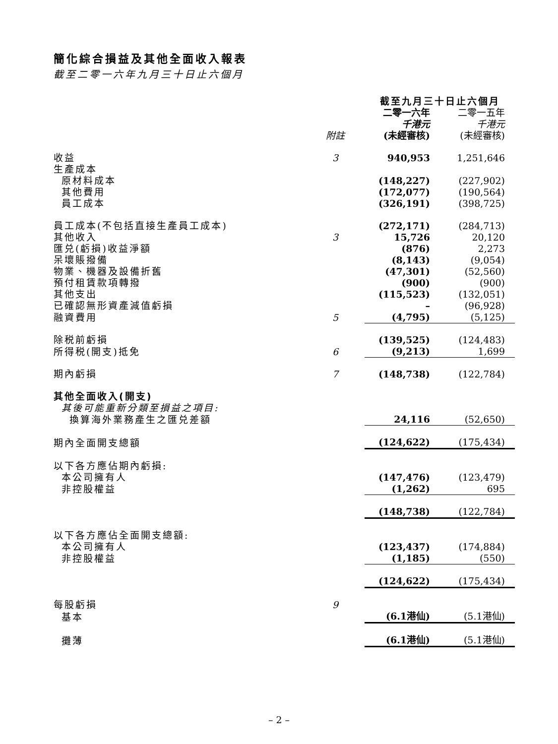簡化綜合損益及其他全面收入報表
截至二零一六年九月三十日止六個月
| | | 截至九月三十日止六個月 | |
| | 附註 | 二零一六年 千港元 (未經審核) | 二零一五年 千港元 (未經審核) |
| 收益 | 3 | 940,953 | 1,251,646 |
| 生產成本 | | | |
| 原材料成本 | | (148,227) | (227,902) |
| 其他費用 | | (172,077) | (190,564) |
| 員工成本 | | (326,191) | (398,725) |
| 員工成本(不包括直接生產員工成本) | | (272,171) | (284,713) |
| 其他收入 | 3 | 15,726 | 20,120 |
| 匯兑(虧損)收益淨額 | | (876) | 2,273 |
| 呆壞賬撥備 | | (8,143) | (9,054) |
| 物業、機器及設備折舊 | | (47,301) | (52,560) |
| 預付租賃款項轉撥 | | (900) | (900) |
| 其他支出 | | (115,523) | (132,051) |
| 已確認無形資產減值虧損 | | – | (96,928) |
| 融資費用 | 5 | (4,795) | (5,125) |
| 除税前虧損 | | (139,525) | (124,483) |
| 所得税(開支)抵免 | 6 | (9,213) | 1,699 |
| 期內虧損 | 7 | (148,738) | (122,784) |
| 其他全面收入(開支) | | | |
| 其後可能重新分類至損益之項目: | | | |
| 換算海外業務產生之匯兑差額 | | 24,116 | (52,650) |
| 期內全面開支總額 | | (124,622) | (175,434) |
| 以下各方應佔期內虧損: | | | |
| 本公司擁有人 | | (147,476) | (123,479) |
| 非控股權益 | | (1,262) | 695 |
| | | (148,738) | (122,784) |
| 以下各方應佔全面開支總額: | | | |
| 本公司擁有人 | | (123,437) | (174,884) |
| 非控股權益 | | (1,185) | (550) |
| | | (124,622) | (175,434) |
| 每股虧損 | 9 | | |
| 基本 | | (6.1港仙) | (5.1港仙) |
| 攤薄 | | (6.1港仙) | (5.1港仙) |
– 2 –